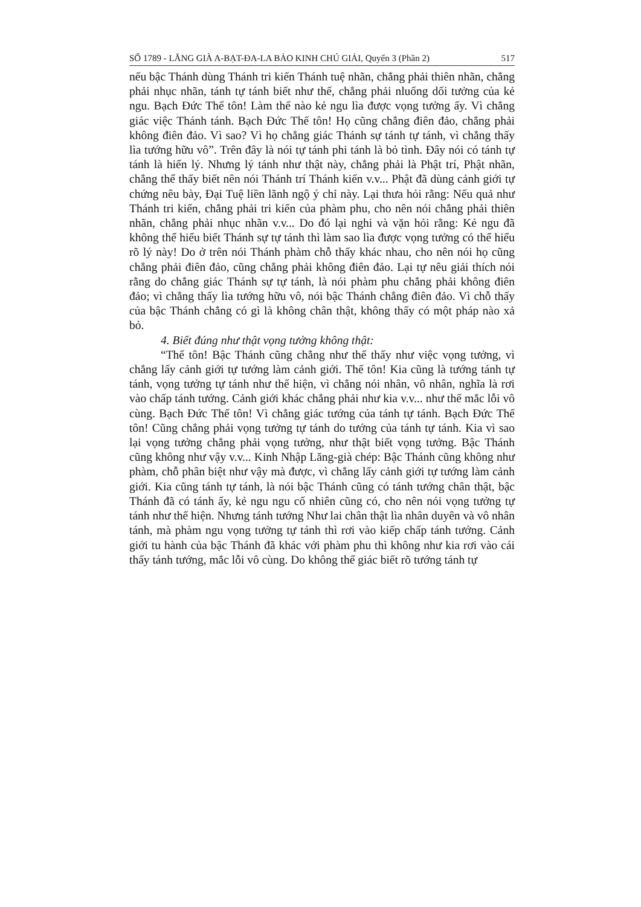SỐ 1789 - LĂNG GIÀ A-BẠT-ĐA-LA BẢO KINH CHÚ GIẢI, Quyển 3 (Phần 2) 517
nếu bậc Thánh dùng Thánh tri kiến Thánh tuệ nhãn, chẳng phải thiên nhãn, chẳng phải nhục nhãn, tánh tự tánh biết như thế, chẳng phải nluống dối tưởng của kẻ ngu. Bạch Đức Thế tôn! Làm thế nào kẻ ngu lìa được vọng tưởng ấy. Vì chẳng giác việc Thánh tánh. Bạch Đức Thế tôn! Họ cũng chẳng điên đảo, chẳng phải không điên đảo. Vì sao? Vì họ chẳng giác Thánh sự tánh tự tánh, vì chẳng thấy lìa tướng hữu vô”. Trên đây là nói tự tánh phi tánh là bỏ tình. Đây nói có tánh tự tánh là hiển lý. Nhưng lý tánh như thật này, chẳng phải là Phật trí, Phật nhãn, chẳng thể thấy biết nên nói Thánh trí Thánh kiến v.v... Phật đã dùng cảnh giới tự chứng nêu bày, Đại Tuệ liền lãnh ngộ ý chỉ này. Lại thưa hỏi rằng: Nếu quả như Thánh tri kiến, chẳng phải tri kiến của phàm phu, cho nên nói chẳng phải thiên nhãn, chẳng phải nhục nhãn v.v... Do đó lại nghi và vặn hỏi rằng: Kẻ ngu đã không thể hiểu biết Thánh sự tự tánh thì làm sao lìa được vọng tưởng có thể hiểu rõ lý này! Do ở trên nói Thánh phàm chỗ thấy khác nhau, cho nên nói họ cũng chẳng phải điên đảo, cũng chẳng phải không điên đảo. Lại tự nêu giải thích nói rằng do chẳng giác Thánh sự tự tánh, là nói phàm phu chẳng phải không điên đảo; vì chẳng thấy lìa tướng hữu vô, nói bậc Thánh chẳng điên đảo. Vì chỗ thấy của bậc Thánh chẳng có gì là không chân thật, không thấy có một pháp nào xả bỏ.
4. Biết đúng như thật vọng tưởng không thật:
“Thế tôn! Bậc Thánh cũng chẳng như thế thấy như việc vọng tưởng, vì chẳng lấy cảnh giới tự tướng làm cảnh giới. Thế tôn! Kia cũng là tướng tánh tự tánh, vọng tưởng tự tánh như thế hiện, vì chẳng nói nhân, vô nhân, nghĩa là rơi vào chấp tánh tướng. Cảnh giới khác chẳng phải như kia v.v... như thế mắc lỗi vô cùng. Bạch Đức Thế tôn! Vì chẳng giác tướng của tánh tự tánh. Bạch Đức Thế tôn! Cũng chẳng phải vọng tưởng tự tánh do tướng của tánh tự tánh. Kia vì sao lại vọng tưởng chẳng phải vọng tưởng, như thật biết vọng tưởng. Bậc Thánh cũng không như vậy v.v... Kinh Nhập Lăng-già chép: Bậc Thánh cũng không như phàm, chỗ phân biệt như vậy mà được, vì chẳng lấy cảnh giới tự tướng làm cảnh giới. Kia cũng tánh tự tánh, là nói bậc Thánh cũng có tánh tướng chân thật, bậc Thánh đã có tánh ấy, kẻ ngu ngu cố nhiên cũng có, cho nên nói vọng tưởng tự tánh như thế hiện. Nhưng tánh tướng Như lai chân thật lìa nhân duyên và vô nhân tánh, mà phàm ngu vọng tưởng tự tánh thì rơi vào kiếp chấp tánh tướng. Cảnh giới tu hành của bậc Thánh đã khác với phàm phu thì không như kia rơi vào cái thấy tánh tướng, mắc lỗi vô cùng. Do không thể giác biết rõ tướng tánh tự